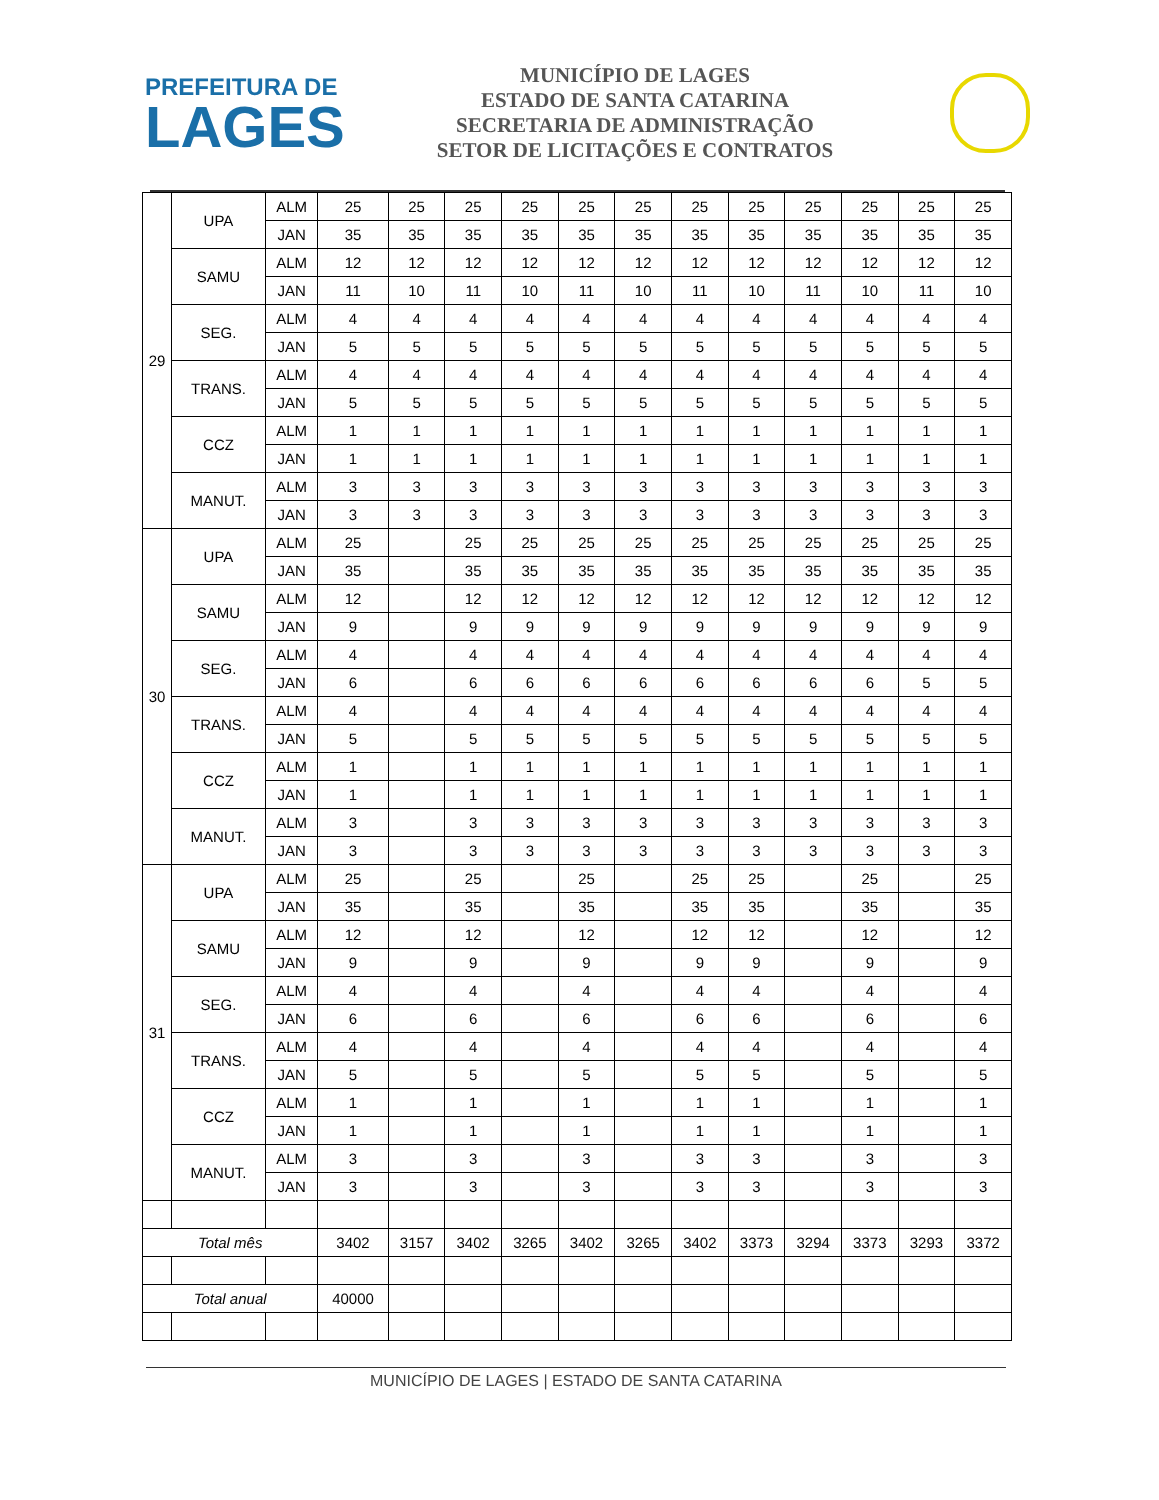PREFEITURA DE
LAGES
MUNICÍPIO DE LAGES
ESTADO DE SANTA CATARINA
SECRETARIA DE ADMINISTRAÇÃO
SETOR DE LICITAÇÕES E CONTRATOS
| 29 | UPA | ALM | 25 | 25 | 25 | 25 | 25 | 25 | 25 | 25 | 25 | 25 | 25 | 25 |
| | | JAN | 35 | 35 | 35 | 35 | 35 | 35 | 35 | 35 | 35 | 35 | 35 | 35 |
| | SAMU | ALM | 12 | 12 | 12 | 12 | 12 | 12 | 12 | 12 | 12 | 12 | 12 | 12 |
| | | JAN | 11 | 10 | 11 | 10 | 11 | 10 | 11 | 10 | 11 | 10 | 11 | 10 |
| | SEG. | ALM | 4 | 4 | 4 | 4 | 4 | 4 | 4 | 4 | 4 | 4 | 4 | 4 |
| | | JAN | 5 | 5 | 5 | 5 | 5 | 5 | 5 | 5 | 5 | 5 | 5 | 5 |
| | TRANS. | ALM | 4 | 4 | 4 | 4 | 4 | 4 | 4 | 4 | 4 | 4 | 4 | 4 |
| | | JAN | 5 | 5 | 5 | 5 | 5 | 5 | 5 | 5 | 5 | 5 | 5 | 5 |
| | CCZ | ALM | 1 | 1 | 1 | 1 | 1 | 1 | 1 | 1 | 1 | 1 | 1 | 1 |
| | | JAN | 1 | 1 | 1 | 1 | 1 | 1 | 1 | 1 | 1 | 1 | 1 | 1 |
| | MANUT. | ALM | 3 | 3 | 3 | 3 | 3 | 3 | 3 | 3 | 3 | 3 | 3 | 3 |
| | | JAN | 3 | 3 | 3 | 3 | 3 | 3 | 3 | 3 | 3 | 3 | 3 | 3 |
| 30 | UPA | ALM | 25 | | 25 | 25 | 25 | 25 | 25 | 25 | 25 | 25 | 25 | 25 |
| | | JAN | 35 | | 35 | 35 | 35 | 35 | 35 | 35 | 35 | 35 | 35 | 35 |
| | SAMU | ALM | 12 | | 12 | 12 | 12 | 12 | 12 | 12 | 12 | 12 | 12 | 12 |
| | | JAN | 9 | | 9 | 9 | 9 | 9 | 9 | 9 | 9 | 9 | 9 | 9 |
| | SEG. | ALM | 4 | | 4 | 4 | 4 | 4 | 4 | 4 | 4 | 4 | 4 | 4 |
| | | JAN | 6 | | 6 | 6 | 6 | 6 | 6 | 6 | 6 | 6 | 5 | 5 |
| | TRANS. | ALM | 4 | | 4 | 4 | 4 | 4 | 4 | 4 | 4 | 4 | 4 | 4 |
| | | JAN | 5 | | 5 | 5 | 5 | 5 | 5 | 5 | 5 | 5 | 5 | 5 |
| | CCZ | ALM | 1 | | 1 | 1 | 1 | 1 | 1 | 1 | 1 | 1 | 1 | 1 |
| | | JAN | 1 | | 1 | 1 | 1 | 1 | 1 | 1 | 1 | 1 | 1 | 1 |
| | MANUT. | ALM | 3 | | 3 | 3 | 3 | 3 | 3 | 3 | 3 | 3 | 3 | 3 |
| | | JAN | 3 | | 3 | 3 | 3 | 3 | 3 | 3 | 3 | 3 | 3 | 3 |
| 31 | UPA | ALM | 25 | | 25 | | 25 | | 25 | 25 | | 25 | | 25 |
| | | JAN | 35 | | 35 | | 35 | | 35 | 35 | | 35 | | 35 |
| | SAMU | ALM | 12 | | 12 | | 12 | | 12 | 12 | | 12 | | 12 |
| | | JAN | 9 | | 9 | | 9 | | 9 | 9 | | 9 | | 9 |
| | SEG. | ALM | 4 | | 4 | | 4 | | 4 | 4 | | 4 | | 4 |
| | | JAN | 6 | | 6 | | 6 | | 6 | 6 | | 6 | | 6 |
| | TRANS. | ALM | 4 | | 4 | | 4 | | 4 | 4 | | 4 | | 4 |
| | | JAN | 5 | | 5 | | 5 | | 5 | 5 | | 5 | | 5 |
| | CCZ | ALM | 1 | | 1 | | 1 | | 1 | 1 | | 1 | | 1 |
| | | JAN | 1 | | 1 | | 1 | | 1 | 1 | | 1 | | 1 |
| | MANUT. | ALM | 3 | | 3 | | 3 | | 3 | 3 | | 3 | | 3 |
| | | JAN | 3 | | 3 | | 3 | | 3 | 3 | | 3 | | 3 |
| Total mês | | | 3402 | 3157 | 3402 | 3265 | 3402 | 3265 | 3402 | 3373 | 3294 | 3373 | 3293 | 3372 |
| Total anual | | | 40000 | | | | | | | | | | | |
MUNICÍPIO DE LAGES | ESTADO DE SANTA CATARINA